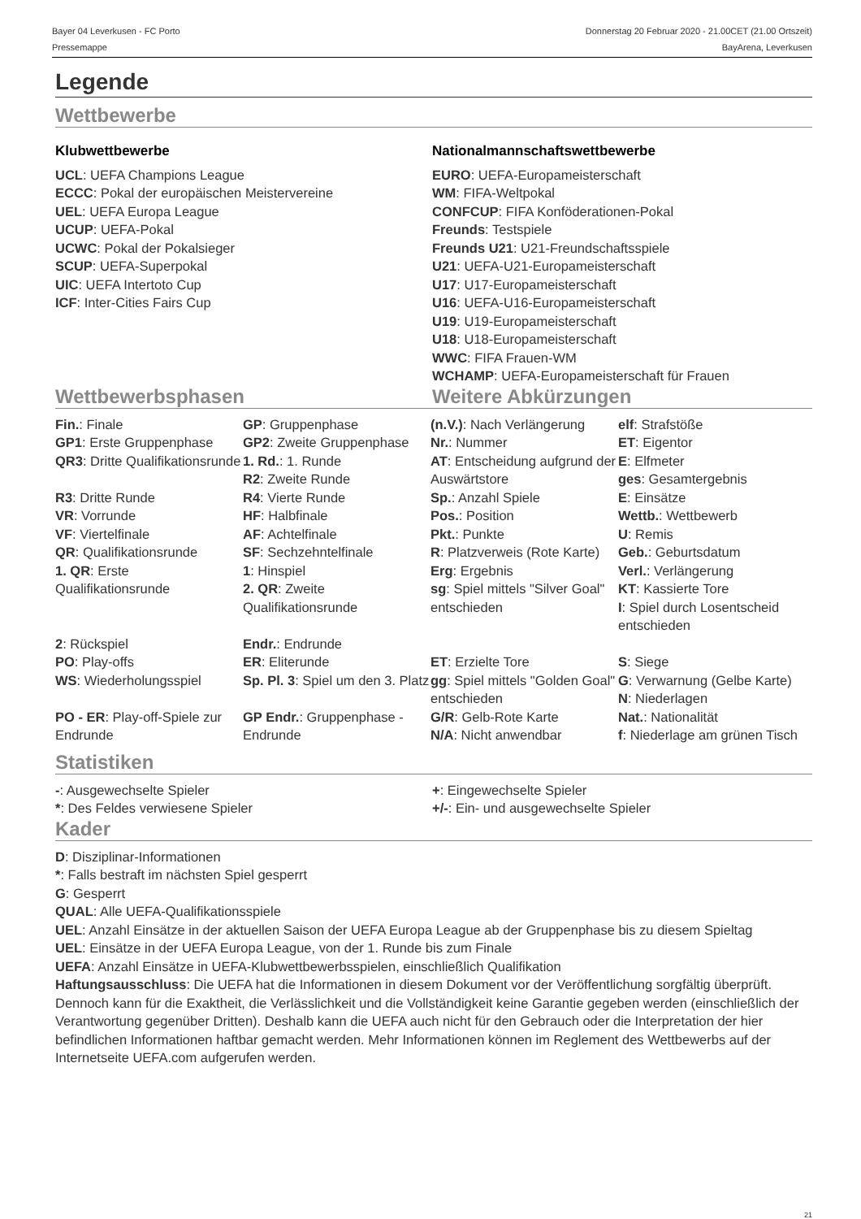Bayer 04 Leverkusen - FC Porto
Pressemappe
Donnerstag 20 Februar 2020 - 21.00CET (21.00 Ortszeit)
BayArena, Leverkusen
Legende
Wettbewerbe
Klubwettbewerbe
UCL: UEFA Champions League
ECCC: Pokal der europäischen Meistervereine
UEL: UEFA Europa League
UCUP: UEFA-Pokal
UCWC: Pokal der Pokalsieger
SCUP: UEFA-Superpokal
UIC: UEFA Intertoto Cup
ICF: Inter-Cities Fairs Cup
Nationalmannschaftswettbewerbe
EURO: UEFA-Europameisterschaft
WM: FIFA-Weltpokal
CONFCUP: FIFA Konföderationen-Pokal
Freunds: Testspiele
Freunds U21: U21-Freundschaftsspiele
U21: UEFA-U21-Europameisterschaft
U17: U17-Europameisterschaft
U16: UEFA-U16-Europameisterschaft
U19: U19-Europameisterschaft
U18: U18-Europameisterschaft
WWC: FIFA Frauen-WM
WCHAMP: UEFA-Europameisterschaft für Frauen
Wettbewerbsphasen Weitere Abkürzungen
| Fin. : Finale | GP : Gruppenphase | (n.V.) : Nach Verlängerung | elf : Strafstöße |
| GP1 : Erste Gruppenphase | GP2 : Zweite Gruppenphase | Nr. : Nummer | ET : Eigentor |
| QR3 : Dritte Qualifikationsrunde | 1. Rd. : 1. Runde | AT : Entscheidung aufgrund der Auswärtstore | E : Elfmeter |
| | R2 : Zweite Runde | | ges : Gesamtergebnis |
| R3 : Dritte Runde | R4 : Vierte Runde | Sp. : Anzahl Spiele | E : Einsätze |
| VR : Vorrunde | HF : Halbfinale | Pos. : Position | Wettb. : Wettbewerb |
| VF : Viertelfinale | AF : Achtelfinale | Pkt. : Punkte | U : Remis |
| QR : Qualifikationsrunde | SF : Sechzehntelfinale | R : Platzverweis (Rote Karte) | Geb. : Geburtsdatum |
| 1. QR : Erste Qualifikationsrunde | 1 : Hinspiel 2. QR : Zweite Qualifikationsrunde | Erg : Ergebnis sg : Spiel mittels "Silver Goal" entschieden | Verl. : Verlängerung KT : Kassierte Tore I : Spiel durch Losentscheid entschieden |
| 2 : Rückspiel | Endr. : Endrunde | | |
| PO : Play-offs | ER : Eliterunde | ET : Erzielte Tore | S : Siege |
| WS : Wiederholungsspiel | Sp. Pl. 3 : Spiel um den 3. Platz | gg : Spiel mittels "Golden Goal" entschieden | G : Verwarnung (Gelbe Karte) N : Niederlagen |
| PO - ER : Play-off-Spiele zur Endrunde | GP Endr. : Gruppenphase - Endrunde | G/R : Gelb-Rote Karte N/A : Nicht anwendbar | Nat. : Nationalität f : Niederlage am grünen Tisch |
Statistiken
-: Ausgewechselte Spieler
*: Des Feldes verwiesene Spieler
+: Eingewechselte Spieler
+/-: Ein- und ausgewechselte Spieler
Kader
D: Disziplinar-Informationen
*: Falls bestraft im nächsten Spiel gesperrt
G: Gesperrt
QUAL: Alle UEFA-Qualifikationsspiele
UEL: Anzahl Einsätze in der aktuellen Saison der UEFA Europa League ab der Gruppenphase bis zu diesem Spieltag
UEL: Einsätze in der UEFA Europa League, von der 1. Runde bis zum Finale
UEFA: Anzahl Einsätze in UEFA-Klubwettbewerbsspielen, einschließlich Qualifikation
Haftungsausschluss: Die UEFA hat die Informationen in diesem Dokument vor der Veröffentlichung sorgfältig überprüft. Dennoch kann für die Exaktheit, die Verlässlichkeit und die Vollständigkeit keine Garantie gegeben werden (einschließlich der Verantwortung gegenüber Dritten). Deshalb kann die UEFA auch nicht für den Gebrauch oder die Interpretation der hier befindlichen Informationen haftbar gemacht werden. Mehr Informationen können im Reglement des Wettbewerbs auf der Internetseite UEFA.com aufgerufen werden.
21